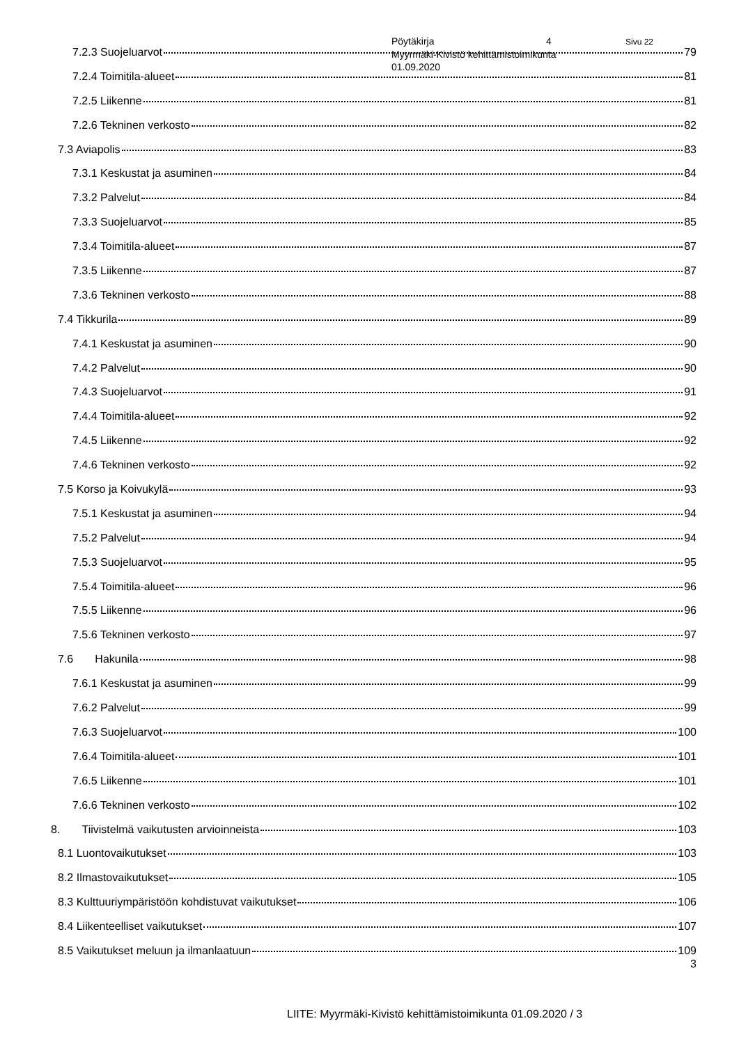Pöytäkirja 4 Sivu 22
Myyrmäki-Kivistö kehittämistoimikunta
01.09.2020
7.2.3 Suojeluarvot 79
7.2.4 Toimitila-alueet 81
7.2.5 Liikenne 81
7.2.6 Tekninen verkosto 82
7.3 Aviapolis 83
7.3.1 Keskustat ja asuminen 84
7.3.2 Palvelut 84
7.3.3 Suojeluarvot 85
7.3.4 Toimitila-alueet 87
7.3.5 Liikenne 87
7.3.6 Tekninen verkosto 88
7.4 Tikkurila 89
7.4.1 Keskustat ja asuminen 90
7.4.2 Palvelut 90
7.4.3 Suojeluarvot 91
7.4.4 Toimitila-alueet 92
7.4.5 Liikenne 92
7.4.6 Tekninen verkosto 92
7.5 Korso ja Koivukylä 93
7.5.1 Keskustat ja asuminen 94
7.5.2 Palvelut 94
7.5.3 Suojeluarvot 95
7.5.4 Toimitila-alueet 96
7.5.5 Liikenne 96
7.5.6 Tekninen verkosto 97
7.6 Hakunila 98
7.6.1 Keskustat ja asuminen 99
7.6.2 Palvelut 99
7.6.3 Suojeluarvot 100
7.6.4 Toimitila-alueet 101
7.6.5 Liikenne 101
7.6.6 Tekninen verkosto 102
8. Tiivistelmä vaikutusten arvioinneista 103
8.1 Luontovaikutukset 103
8.2 Ilmastovaikutukset 105
8.3 Kulttuuriympäristöön kohdistuvat vaikutukset 106
8.4 Liikenteelliset vaikutukset 107
8.5 Vaikutukset meluun ja ilmanlaatuun 109
3
LIITE: Myyrmäki-Kivistö kehittämistoimikunta 01.09.2020 / 3